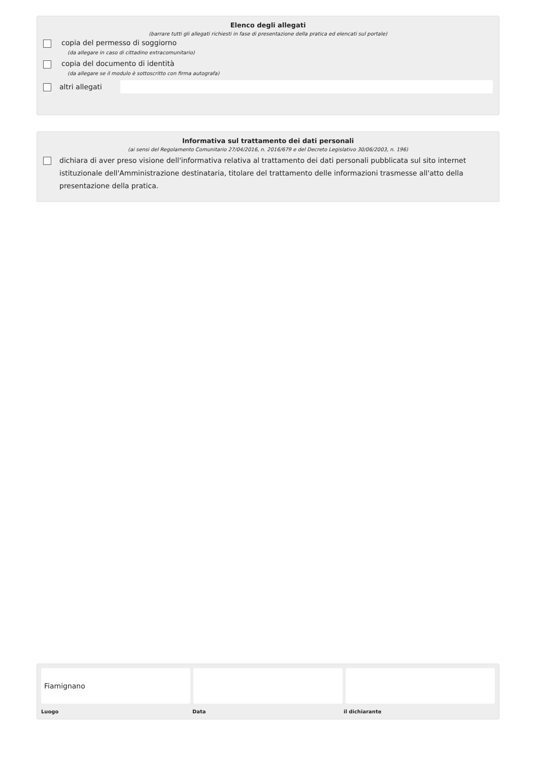Elenco degli allegati
(barrare tutti gli allegati richiesti in fase di presentazione della pratica ed elencati sul portale)
copia del permesso di soggiorno
(da allegare in caso di cittadino extracomunitario)
copia del documento di identità
(da allegare se il modulo è sottoscritto con firma autografa)
altri allegati
Informativa sul trattamento dei dati personali
(ai sensi del Regolamento Comunitario 27/04/2016, n. 2016/679 e del Decreto Legislativo 30/06/2003, n. 196)
dichiara di aver preso visione dell'informativa relativa al trattamento dei dati personali pubblicata sul sito internet istituzionale dell'Amministrazione destinataria, titolare del trattamento delle informazioni trasmesse all'atto della presentazione della pratica.
Fiamignano
Luogo Data il dichiarante